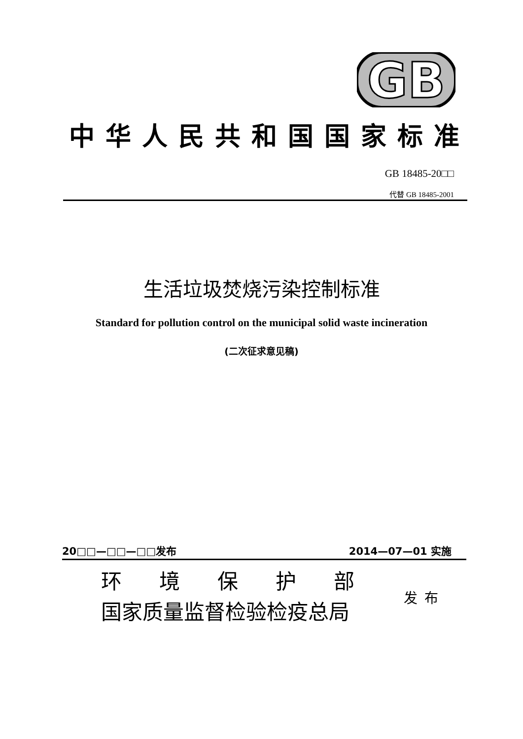GB
中华人民共和国国家标准
GB 18485-20□□
代替 GB 18485-2001
生活垃圾焚烧污染控制标准
Standard for pollution control on the municipal solid waste incineration
(二次征求意见稿)
20□□—□□—□□发布 2014—07—01 实施
环境保护部
国家质量监督检验检疫总局
发布